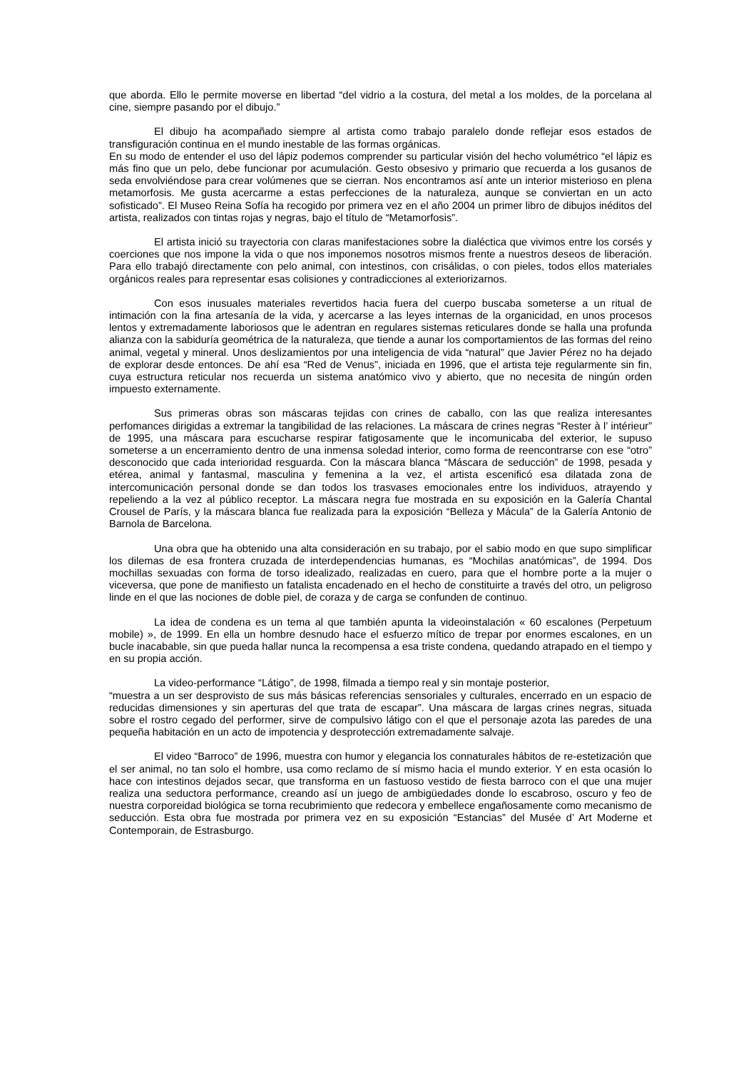que aborda. Ello le permite moverse en libertad “del vidrio a la costura, del metal a los moldes, de la porcelana al cine, siempre pasando por el dibujo.”
El dibujo ha acompañado siempre al artista como trabajo paralelo donde reflejar esos estados de transfiguración continua en el mundo inestable de las formas orgánicas.
En su modo de entender el uso del lápiz podemos comprender su particular visión del hecho volumétrico “el lápiz es más fino que un pelo, debe funcionar por acumulación. Gesto obsesivo y primario que recuerda a los gusanos de seda envolviéndose para crear volúmenes que se cierran. Nos encontramos así ante un interior misterioso en plena metamorfosis. Me gusta acercarme a estas perfecciones de la naturaleza, aunque se conviertan en un acto sofisticado”. El Museo Reina Sofía ha recogido por primera vez en el año 2004 un primer libro de dibujos inéditos del artista, realizados con tintas rojas y negras, bajo el título de “Metamorfosis”.
El artista inició su trayectoria con claras manifestaciones sobre la dialéctica que vivimos entre los corsés y coerciones que nos impone la vida o que nos imponemos nosotros mismos frente a nuestros deseos de liberación. Para ello trabajó directamente con pelo animal, con intestinos, con crisálidas, o con pieles, todos ellos materiales orgánicos reales para representar esas colisiones y contradicciones al exteriorizarnos.
Con esos inusuales materiales revertidos hacia fuera del cuerpo buscaba someterse a un ritual de intimación con la fina artesanía de la vida, y acercarse a las leyes internas de la organicidad, en unos procesos lentos y extremadamente laboriosos que le adentran en regulares sistemas reticulares donde se halla una profunda alianza con la sabiduría geométrica de la naturaleza, que tiende a aunar los comportamientos de las formas del reino animal, vegetal y mineral. Unos deslizamientos por una inteligencia de vida “natural” que Javier Pérez no ha dejado de explorar desde entonces. De ahí esa “Red de Venus”, iniciada en 1996, que el artista teje regularmente sin fin, cuya estructura reticular nos recuerda un sistema anatómico vivo y abierto, que no necesita de ningún orden impuesto externamente.
Sus primeras obras son máscaras tejidas con crines de caballo, con las que realiza interesantes perfomances dirigidas a extremar la tangibilidad de las relaciones. La máscara de crines negras “Rester à l’ intérieur” de 1995, una máscara para escucharse respirar fatigosamente que le incomunicaba del exterior, le supuso someterse a un encerramiento dentro de una inmensa soledad interior, como forma de reencontrarse con ese “otro” desconocido que cada interioridad resguarda. Con la máscara blanca “Máscara de seducción” de 1998, pesada y etérea, animal y fantasmal, masculina y femenina a la vez, el artista escenificó esa dilatada zona de intercomunicación personal donde se dan todos los trasvases emocionales entre los individuos, atrayendo y repeliendo a la vez al público receptor. La máscara negra fue mostrada en su exposición en la Galería Chantal Crousel de París, y la máscara blanca fue realizada para la exposición “Belleza y Mácula” de la Galería Antonio de Barnola de Barcelona.
Una obra que ha obtenido una alta consideración en su trabajo, por el sabio modo en que supo simplificar los dilemas de esa frontera cruzada de interdependencias humanas, es “Mochilas anatómicas”, de 1994. Dos mochillas sexuadas con forma de torso idealizado, realizadas en cuero, para que el hombre porte a la mujer o viceversa, que pone de manifiesto un fatalista encadenado en el hecho de constituirte a través del otro, un peligroso linde en el que las nociones de doble piel, de coraza y de carga se confunden de continuo.
La idea de condena es un tema al que también apunta la videoinstalación « 60 escalones (Perpetuum mobile) », de 1999. En ella un hombre desnudo hace el esfuerzo mítico de trepar por enormes escalones, en un bucle inacabable, sin que pueda hallar nunca la recompensa a esa triste condena, quedando atrapado en el tiempo y en su propia acción.
La video-performance “Látigo”, de 1998, filmada a tiempo real y sin montaje posterior,
“muestra a un ser desprovisto de sus más básicas referencias sensoriales y culturales, encerrado en un espacio de reducidas dimensiones y sin aperturas del que trata de escapar”. Una máscara de largas crines negras, situada sobre el rostro cegado del performer, sirve de compulsivo látigo con el que el personaje azota las paredes de una pequeña habitación en un acto de impotencia y desprotección extremadamente salvaje.
El video “Barroco” de 1996, muestra con humor y elegancia los connaturales hábitos de re-estetización que el ser animal, no tan solo el hombre, usa como reclamo de sí mismo hacia el mundo exterior. Y en esta ocasión lo hace con intestinos dejados secar, que transforma en un fastuoso vestido de fiesta barroco con el que una mujer realiza una seductora performance, creando así un juego de ambigüedades donde lo escabroso, oscuro y feo de nuestra corporeidad biológica se torna recubrimiento que redecora y embellece engañosamente como mecanismo de seducción. Esta obra fue mostrada por primera vez en su exposición “Estancias” del Musée d’ Art Moderne et Contemporain, de Estrasburgo.